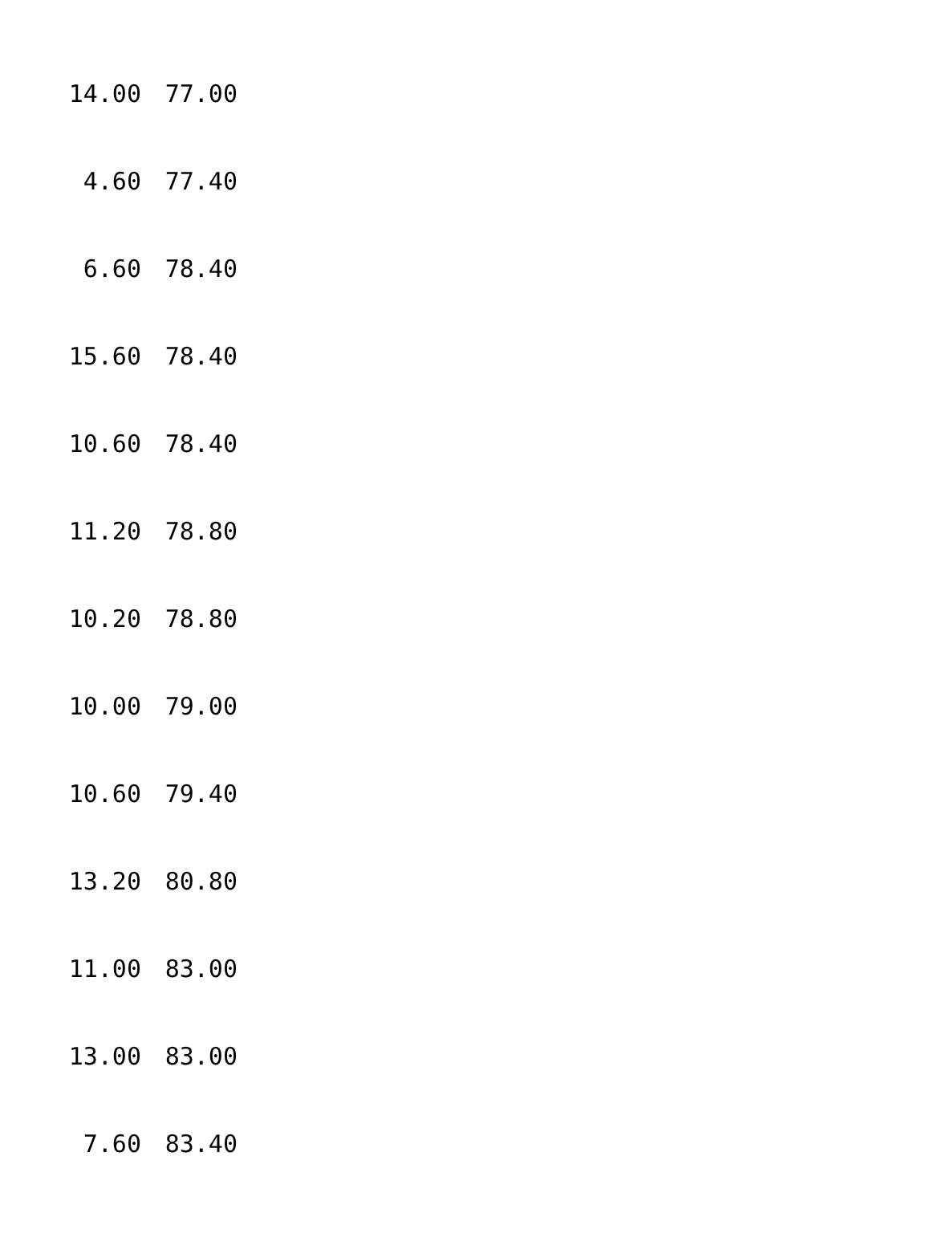| 14.00 | 77.00 |
| 4.60 | 77.40 |
| 6.60 | 78.40 |
| 15.60 | 78.40 |
| 10.60 | 78.40 |
| 11.20 | 78.80 |
| 10.20 | 78.80 |
| 10.00 | 79.00 |
| 10.60 | 79.40 |
| 13.20 | 80.80 |
| 11.00 | 83.00 |
| 13.00 | 83.00 |
| 7.60 | 83.40 |